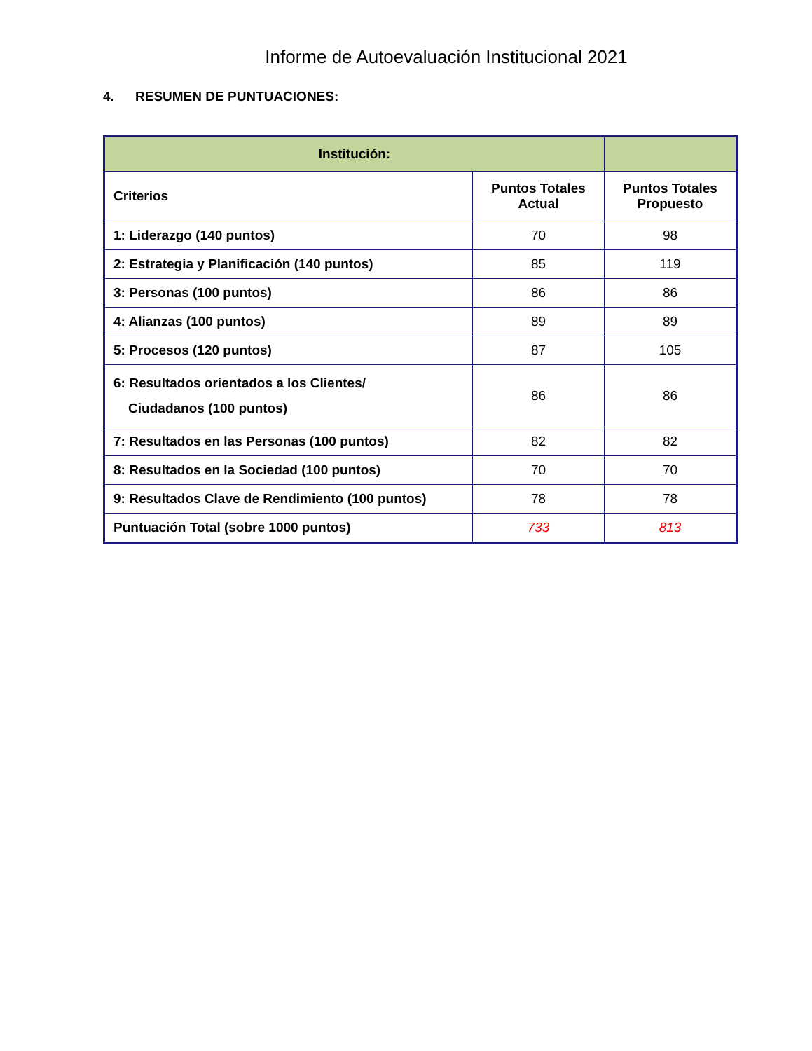Informe de Autoevaluación Institucional 2021
4. RESUMEN DE PUNTUACIONES:
| Institución: | | |
| --- | --- | --- |
| Criterios | Puntos Totales Actual | Puntos Totales Propuesto |
| 1: Liderazgo (140 puntos) | 70 | 98 |
| 2: Estrategia y Planificación (140 puntos) | 85 | 119 |
| 3: Personas (100 puntos) | 86 | 86 |
| 4: Alianzas (100 puntos) | 89 | 89 |
| 5: Procesos (120 puntos) | 87 | 105 |
| 6: Resultados orientados a los Clientes/ Ciudadanos (100 puntos) | 86 | 86 |
| 7: Resultados en las Personas (100 puntos) | 82 | 82 |
| 8: Resultados en la Sociedad (100 puntos) | 70 | 70 |
| 9: Resultados Clave de Rendimiento (100 puntos) | 78 | 78 |
| Puntuación Total (sobre 1000 puntos) | 733 | 813 |